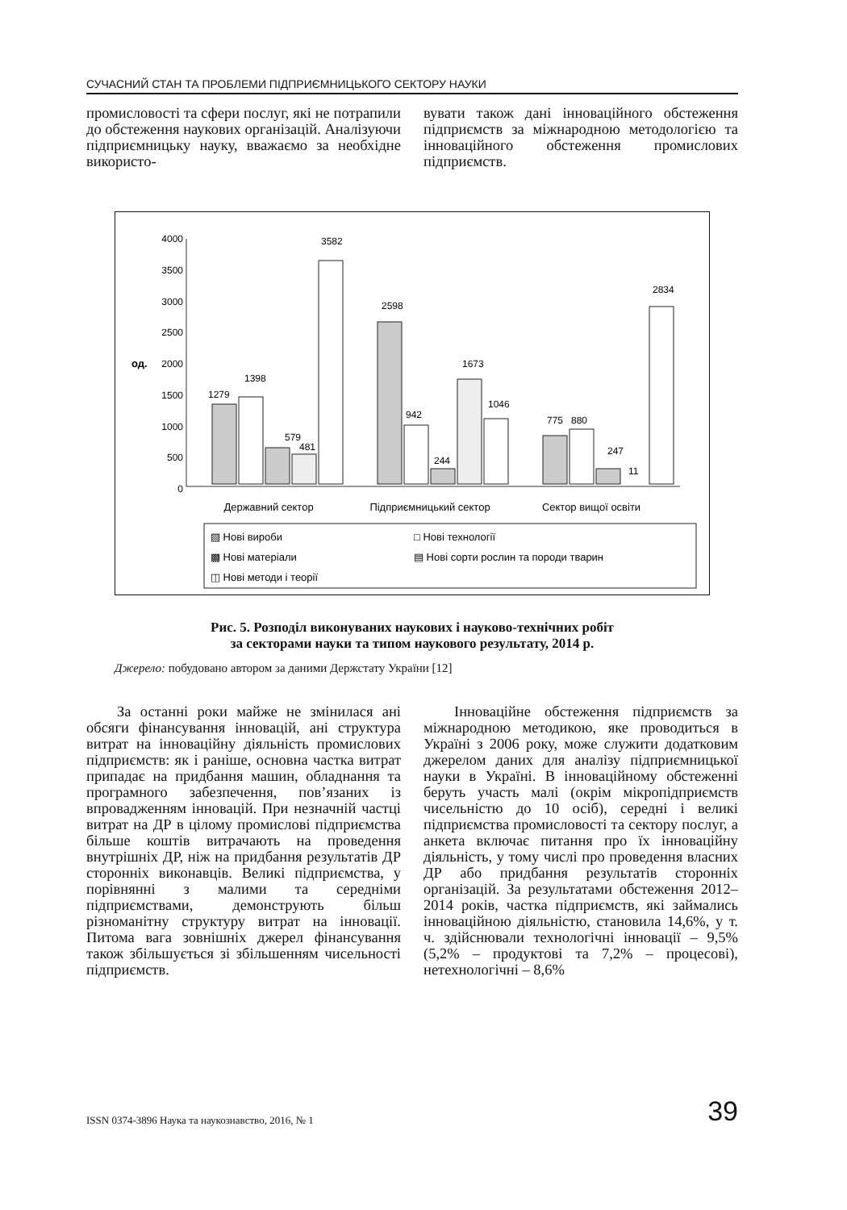СУЧАСНИЙ СТАН ТА ПРОБЛЕМИ ПІДПРИЄМНИЦЬКОГО СЕКТОРУ НАУКИ
промисловості та сфери послуг, які не потрапили до обстеження наукових організацій. Аналізуючи підприємницьку науку, вважаємо за необхідне використо-
вувати також дані інноваційного обстеження підприємств за міжнародною методологією та інноваційного обстеження промислових підприємств.
4000
3500
3000
2500
2000
1500
1000
500
0
од.
1279
1398
579
481
3582
2598
942
244
1673
1046
775
880
247
11
2834
Державний сектор
Підприємницький сектор
Сектор вищої освіти
▨ Нові вироби
□ Нові технології
▩ Нові матеріали
▤ Нові сорти рослин та породи тварин
◫ Нові методи і теорії
Рис. 5. Розподіл виконуваних наукових і науково-технічних робіт
за секторами науки та типом наукового результату, 2014 р.
Джерело: побудовано автором за даними Держстату України [12]
За останні роки майже не змінилася ані обсяги фінансування інновацій, ані структура витрат на інноваційну діяльність промислових підприємств: як і раніше, основна частка витрат припадає на придбання машин, обладнання та програмного забезпечення, пов’язаних із впровадженням інновацій. При незначній частці витрат на ДР в цілому промислові підприємства більше коштів витрачають на проведення внутрішніх ДР, ніж на придбання результатів ДР сторонніх виконавців. Великі підприємства, у порівнянні з малими та середніми підприємствами, демонструють більш різноманітну структуру витрат на інновації. Питома вага зовнішніх джерел фінансування також збільшується зі збільшенням чисельності підприємств.
Інноваційне обстеження підприємств за міжнародною методикою, яке проводиться в Україні з 2006 року, може служити додатковим джерелом даних для аналізу підприємницької науки в Україні. В інноваційному обстеженні беруть участь малі (окрім мікропідприємств чисельністю до 10 осіб), середні і великі підприємства промисловості та сектору послуг, а анкета включає питання про їх інноваційну діяльність, у тому числі про проведення власних ДР або придбання результатів сторонніх організацій. За результатами обстеження 2012–2014 років, частка підприємств, які займались інноваційною діяльністю, становила 14,6%, у т. ч. здійснювали технологічні інновації – 9,5% (5,2% – продуктові та 7,2% – процесові), нетехнологічні – 8,6%
ISSN 0374-3896 Наука та наукознавство, 2016, № 1 39